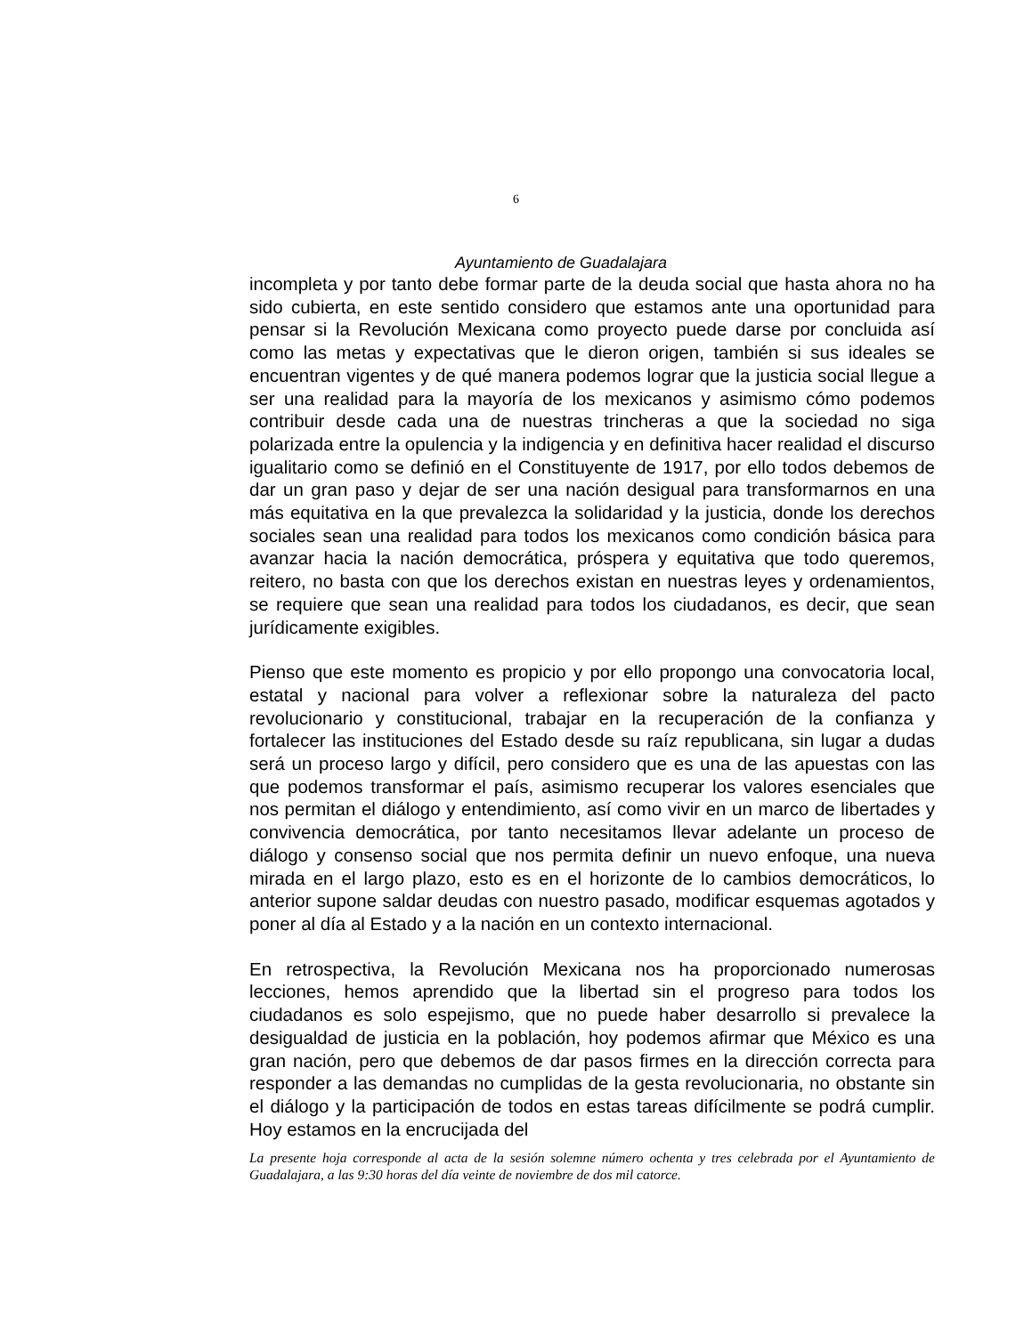6
Ayuntamiento de Guadalajara
incompleta y por tanto debe formar parte de la deuda social que hasta ahora no ha sido cubierta, en este sentido considero que estamos ante una oportunidad para pensar si la Revolución Mexicana como proyecto puede darse por concluida así como las metas y expectativas que le dieron origen, también si sus ideales se encuentran vigentes y de qué manera podemos lograr que la justicia social llegue a ser una realidad para la mayoría de los mexicanos y asimismo cómo podemos contribuir desde cada una de nuestras trincheras a que la sociedad no siga polarizada entre la opulencia y la indigencia y en definitiva hacer realidad el discurso igualitario como se definió en el Constituyente de 1917, por ello todos debemos de dar un gran paso y dejar de ser una nación desigual para transformarnos en una más equitativa en la que prevalezca la solidaridad y la justicia, donde los derechos sociales sean una realidad para todos los mexicanos como condición básica para avanzar hacia la nación democrática, próspera y equitativa que todo queremos, reitero, no basta con que los derechos existan en nuestras leyes y ordenamientos, se requiere que sean una realidad para todos los ciudadanos, es decir, que sean jurídicamente exigibles.
Pienso que este momento es propicio y por ello propongo una convocatoria local, estatal y nacional para volver a reflexionar sobre la naturaleza del pacto revolucionario y constitucional, trabajar en la recuperación de la confianza y fortalecer las instituciones del Estado desde su raíz republicana, sin lugar a dudas será un proceso largo y difícil, pero considero que es una de las apuestas con las que podemos transformar el país, asimismo recuperar los valores esenciales que nos permitan el diálogo y entendimiento, así como vivir en un marco de libertades y convivencia democrática, por tanto necesitamos llevar adelante un proceso de diálogo y consenso social que nos permita definir un nuevo enfoque, una nueva mirada en el largo plazo, esto es en el horizonte de lo cambios democráticos, lo anterior supone saldar deudas con nuestro pasado, modificar esquemas agotados y poner al día al Estado y a la nación en un contexto internacional.
En retrospectiva, la Revolución Mexicana nos ha proporcionado numerosas lecciones, hemos aprendido que la libertad sin el progreso para todos los ciudadanos es solo espejismo, que no puede haber desarrollo si prevalece la desigualdad de justicia en la población, hoy podemos afirmar que México es una gran nación, pero que debemos de dar pasos firmes en la dirección correcta para responder a las demandas no cumplidas de la gesta revolucionaria, no obstante sin el diálogo y la participación de todos en estas tareas difícilmente se podrá cumplir. Hoy estamos en la encrucijada del
La presente hoja corresponde al acta de la sesión solemne número ochenta y tres celebrada por el Ayuntamiento de Guadalajara, a las 9:30 horas del día veinte de noviembre de dos mil catorce.